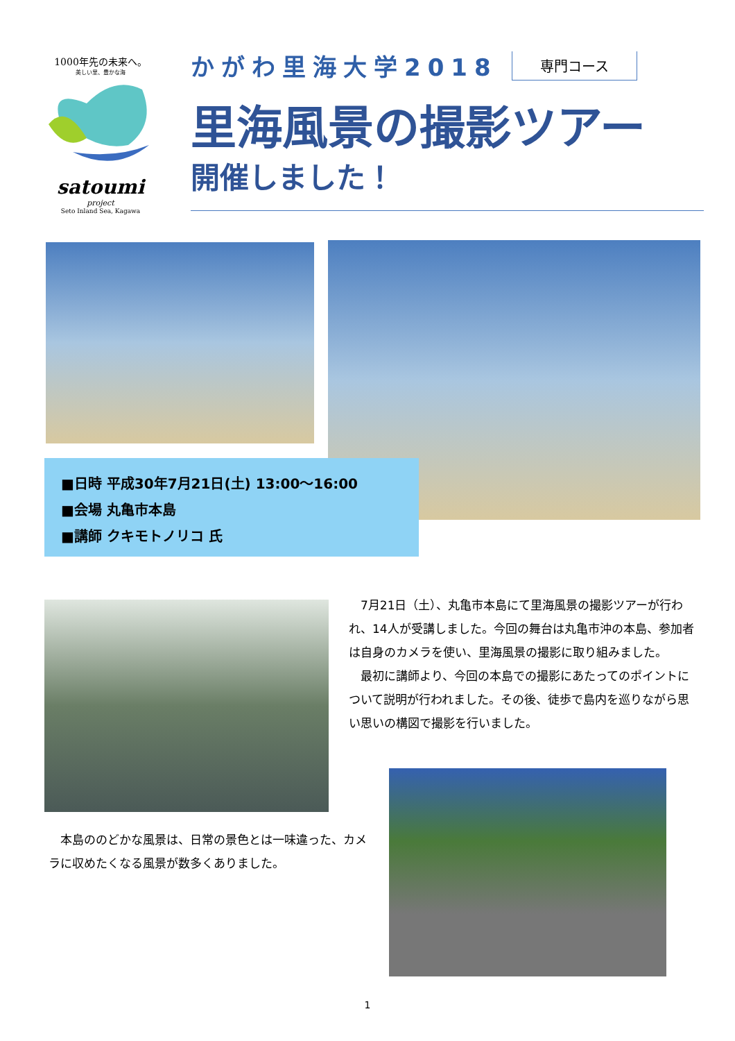1000年先の未来へ。
美しい里、豊かな海
satoumi
project
Seto Inland Sea, Kagawa
かがわ里海大学2018 専門コース
里海風景の撮影ツアー
開催しました！
■日時 平成30年7月21日(土) 13:00～16:00
■会場 丸亀市本島
■講師 クキモトノリコ 氏
　7月21日（土）、丸亀市本島にて里海風景の撮影ツアーが行われ、14人が受講しました。今回の舞台は丸亀市沖の本島、参加者は自身のカメラを使い、里海風景の撮影に取り組みました。
　最初に講師より、今回の本島での撮影にあたってのポイントについて説明が行われました。その後、徒歩で島内を巡りながら思い思いの構図で撮影を行いました。
　本島ののどかな風景は、日常の景色とは一味違った、カメラに収めたくなる風景が数多くありました。
1